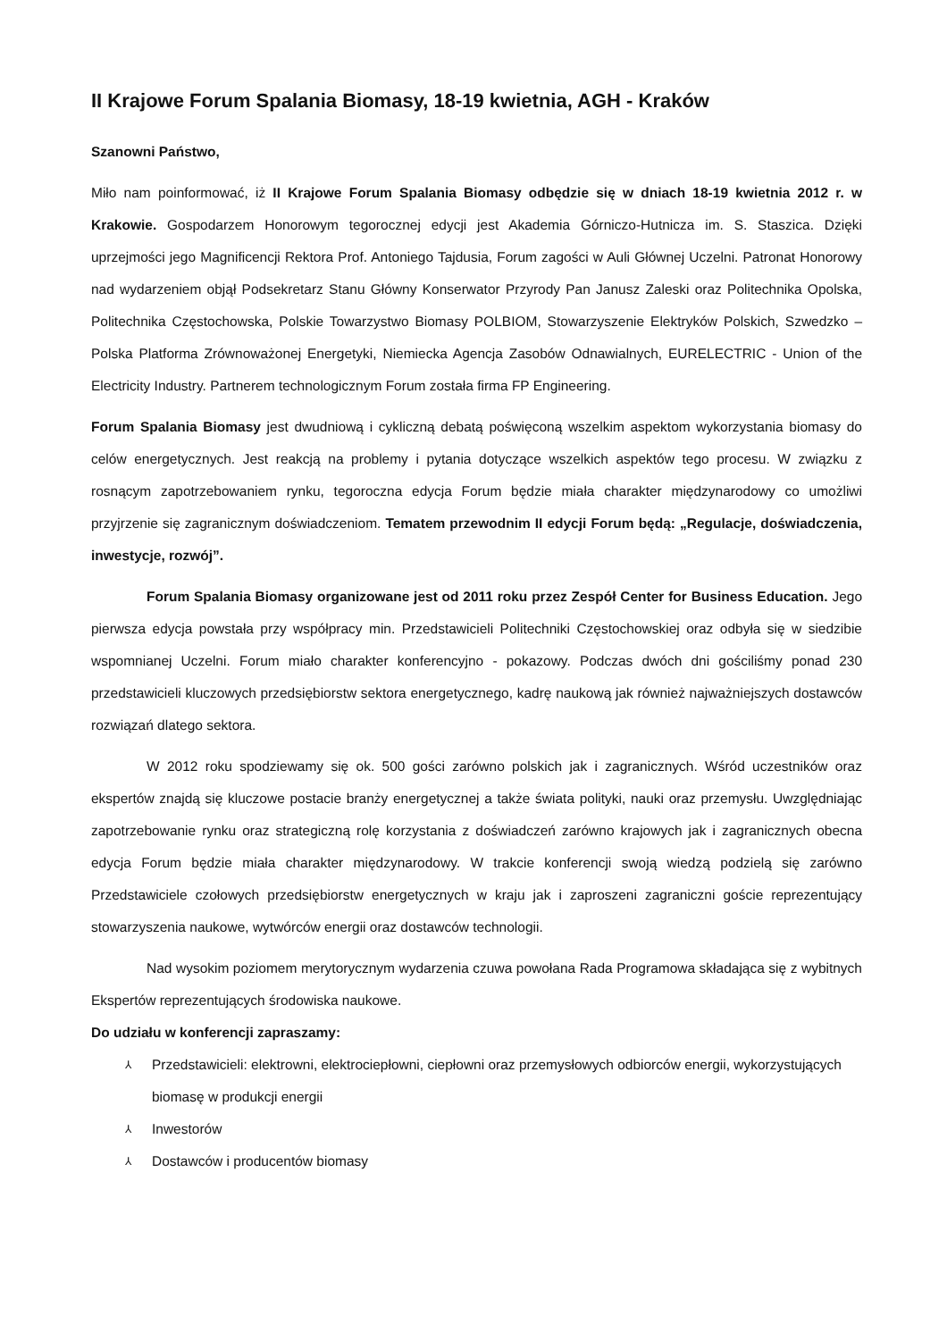II Krajowe Forum Spalania Biomasy, 18-19 kwietnia, AGH - Kraków
Szanowni Państwo,
Miło nam poinformować, iż II Krajowe Forum Spalania Biomasy odbędzie się w dniach 18-19 kwietnia 2012 r. w Krakowie. Gospodarzem Honorowym tegorocznej edycji jest Akademia Górniczo-Hutnicza im. S. Staszica. Dzięki uprzejmości jego Magnificencji Rektora Prof. Antoniego Tajdusia, Forum zagości w Auli Głównej Uczelni. Patronat Honorowy nad wydarzeniem objął Podsekretarz Stanu Główny Konserwator Przyrody Pan Janusz Zaleski oraz Politechnika Opolska, Politechnika Częstochowska, Polskie Towarzystwo Biomasy POLBIOM, Stowarzyszenie Elektryków Polskich, Szwedzko – Polska Platforma Zrównoważonej Energetyki, Niemiecka Agencja Zasobów Odnawialnych, EURELECTRIC - Union of the Electricity Industry. Partnerem technologicznym Forum została firma FP Engineering.
Forum Spalania Biomasy jest dwudniową i cykliczną debatą poświęconą wszelkim aspektom wykorzystania biomasy do celów energetycznych. Jest reakcją na problemy i pytania dotyczące wszelkich aspektów tego procesu. W związku z rosnącym zapotrzebowaniem rynku, tegoroczna edycja Forum będzie miała charakter międzynarodowy co umożliwi przyjrzenie się zagranicznym doświadczeniom. Tematem przewodnim II edycji Forum będą: „Regulacje, doświadczenia, inwestycje, rozwój”.
Forum Spalania Biomasy organizowane jest od 2011 roku przez Zespół Center for Business Education. Jego pierwsza edycja powstała przy współpracy min. Przedstawicieli Politechniki Częstochowskiej oraz odbyła się w siedzibie wspomnianej Uczelni. Forum miało charakter konferencyjno - pokazowy. Podczas dwóch dni gościliśmy ponad 230 przedstawicieli kluczowych przedsiębiorstw sektora energetycznego, kadrę naukową jak również najważniejszych dostawców rozwiązań dlatego sektora.
W 2012 roku spodziewamy się ok. 500 gości zarówno polskich jak i zagranicznych. Wśród uczestników oraz ekspertów znajdą się kluczowe postacie branży energetycznej a także świata polityki, nauki oraz przemysłu. Uwzględniając zapotrzebowanie rynku oraz strategiczną rolę korzystania z doświadczeń zarówno krajowych jak i zagranicznych obecna edycja Forum będzie miała charakter międzynarodowy. W trakcie konferencji swoją wiedzą podzielą się zarówno Przedstawiciele czołowych przedsiębiorstw energetycznych w kraju jak i zaproszeni zagraniczni goście reprezentujący stowarzyszenia naukowe, wytwórców energii oraz dostawców technologii.
Nad wysokim poziomem merytorycznym wydarzenia czuwa powołana Rada Programowa składająca się z wybitnych Ekspertów reprezentujących środowiska naukowe.
Do udziału w konferencji zapraszamy:
⅄ Przedstawicieli: elektrowni, elektrociepłowni, ciepłowni oraz przemysłowych odbiorców energii, wykorzystujących biomasę w produkcji energii
⅄ Inwestorów
⅄ Dostawców i producentów biomasy